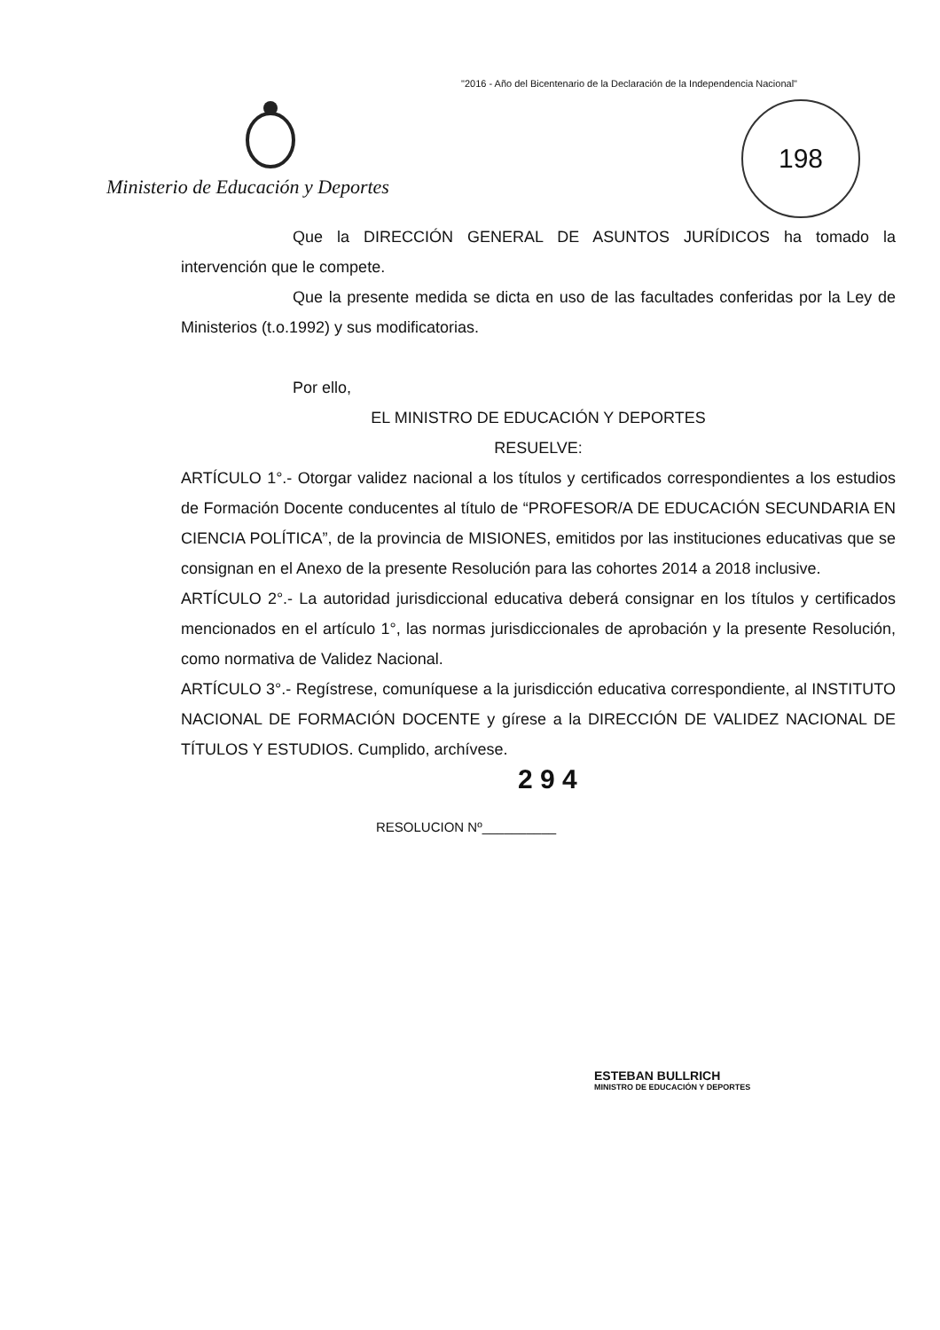"2016 - Año del Bicentenario de la Declaración de la Independencia Nacional"
Ministerio de Educación y Deportes
198
Que la DIRECCIÓN GENERAL DE ASUNTOS JURÍDICOS ha tomado la intervención que le compete.
Que la presente medida se dicta en uso de las facultades conferidas por la Ley de Ministerios (t.o.1992) y sus modificatorias.
Por ello,
EL MINISTRO DE EDUCACIÓN Y DEPORTES
RESUELVE:
ARTÍCULO 1°.- Otorgar validez nacional a los títulos y certificados correspondientes a los estudios de Formación Docente conducentes al título de “PROFESOR/A DE EDUCACIÓN SECUNDARIA EN CIENCIA POLÍTICA”, de la provincia de MISIONES, emitidos por las instituciones educativas que se consignan en el Anexo de la presente Resolución para las cohortes 2014 a 2018 inclusive.
ARTÍCULO 2°.- La autoridad jurisdiccional educativa deberá consignar en los títulos y certificados mencionados en el artículo 1°, las normas jurisdiccionales de aprobación y la presente Resolución, como normativa de Validez Nacional.
ARTÍCULO 3°.- Regístrese, comuníquese a la jurisdicción educativa correspondiente, al INSTITUTO NACIONAL DE FORMACIÓN DOCENTE y gírese a la DIRECCIÓN DE VALIDEZ NACIONAL DE TÍTULOS Y ESTUDIOS. Cumplido, archívese.
2 9 4
RESOLUCION Nº__________
ESTEBAN BULLRICH
MINISTRO DE EDUCACIÓN Y DEPORTES